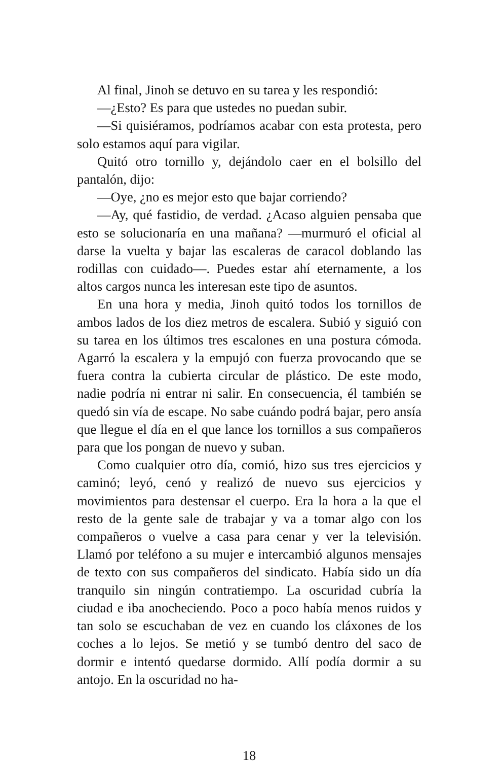Al final, Jinoh se detuvo en su tarea y les respondió:
—¿Esto? Es para que ustedes no puedan subir.
—Si quisiéramos, podríamos acabar con esta protesta, pero solo estamos aquí para vigilar.
Quitó otro tornillo y, dejándolo caer en el bolsillo del pantalón, dijo:
—Oye, ¿no es mejor esto que bajar corriendo?
—Ay, qué fastidio, de verdad. ¿Acaso alguien pensaba que esto se solucionaría en una mañana? —murmuró el oficial al darse la vuelta y bajar las escaleras de caracol doblando las rodillas con cuidado—. Puedes estar ahí eternamente, a los altos cargos nunca les interesan este tipo de asuntos.
En una hora y media, Jinoh quitó todos los tornillos de ambos lados de los diez metros de escalera. Subió y siguió con su tarea en los últimos tres escalones en una postura cómoda. Agarró la escalera y la empujó con fuerza provocando que se fuera contra la cubierta circular de plástico. De este modo, nadie podría ni entrar ni salir. En consecuencia, él también se quedó sin vía de escape. No sabe cuándo podrá bajar, pero ansía que llegue el día en el que lance los tornillos a sus compañeros para que los pongan de nuevo y suban.
Como cualquier otro día, comió, hizo sus tres ejercicios y caminó; leyó, cenó y realizó de nuevo sus ejercicios y movimientos para destensar el cuerpo. Era la hora a la que el resto de la gente sale de trabajar y va a tomar algo con los compañeros o vuelve a casa para cenar y ver la televisión. Llamó por teléfono a su mujer e intercambió algunos mensajes de texto con sus compañeros del sindicato. Había sido un día tranquilo sin ningún contratiempo. La oscuridad cubría la ciudad e iba anocheciendo. Poco a poco había menos ruidos y tan solo se escuchaban de vez en cuando los cláxones de los coches a lo lejos. Se metió y se tumbó dentro del saco de dormir e intentó quedarse dormido. Allí podía dormir a su antojo. En la oscuridad no ha-
18